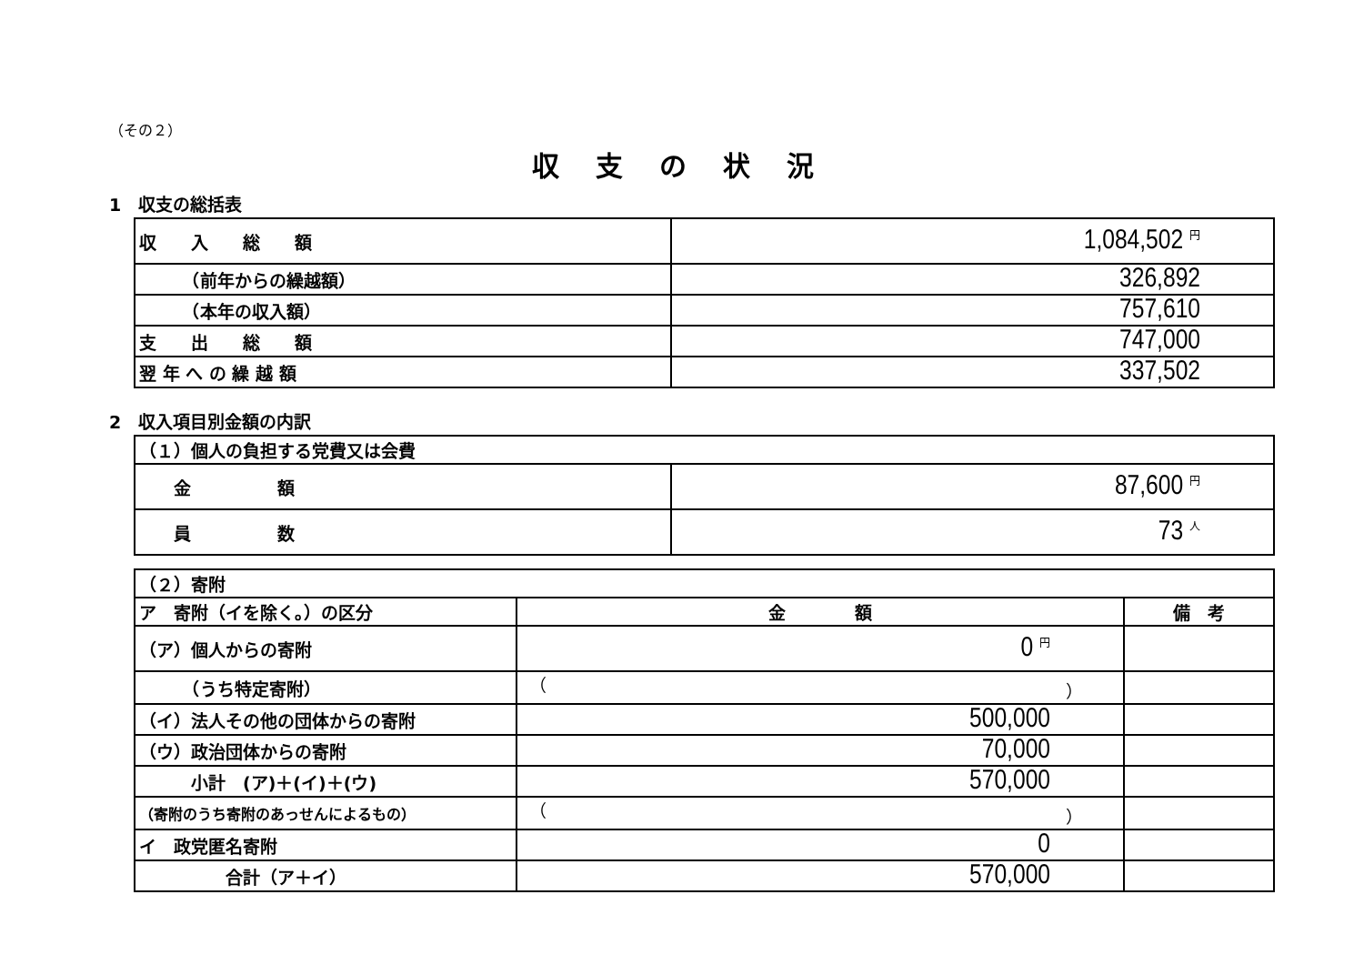（その２）
収支の状況
1　収支の総括表
| 収 入 総 額 | 1,084,502 円 |
| （前年からの繰越額） | 326,892 |
| （本年の収入額） | 757,610 |
| 支 出 総 額 | 747,000 |
| 翌 年 へ の 繰 越 額 | 337,502 |
2　収入項目別金額の内訳
| （１）個人の負担する党費又は会費 | |
| 金 額 | 87,600 円 |
| 員 数 | 73 人 |
| （２）寄附 | | |
| ア 寄附（イを除く。）の区分 | 金 額 | 備 考 |
| （ア）個人からの寄附 | 0 円 | |
| （うち特定寄附） | （ ） | |
| （イ）法人その他の団体からの寄附 | 500,000 | |
| （ウ）政治団体からの寄附 | 70,000 | |
| 小計 (ア)＋(イ)＋(ウ) | 570,000 | |
| （寄附のうち寄附のあっせんによるもの） | （ ） | |
| イ 政党匿名寄附 | 0 | |
| 合計（ア＋イ） | 570,000 | |